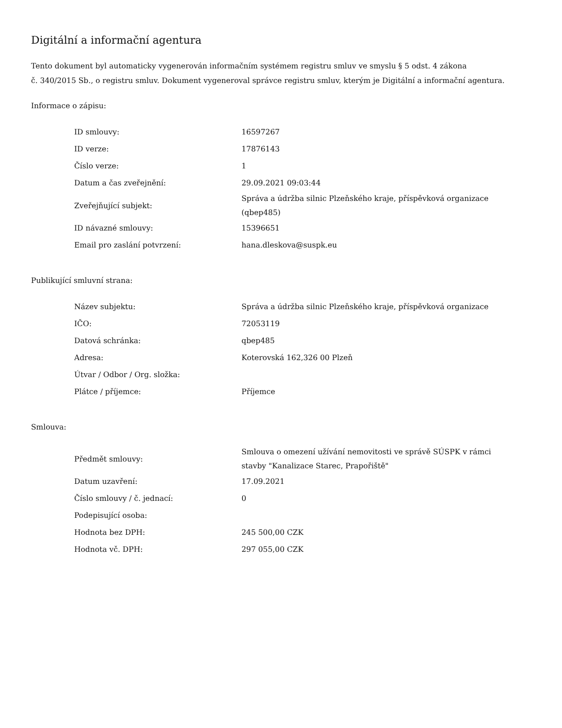Digitální a informační agentura
Tento dokument byl automaticky vygenerován informačním systémem registru smluv ve smyslu § 5 odst. 4 zákona
č. 340/2015 Sb., o registru smluv. Dokument vygeneroval správce registru smluv, kterým je Digitální a informační agentura.
Informace o zápisu:
| ID smlouvy: | 16597267 |
| ID verze: | 17876143 |
| Číslo verze: | 1 |
| Datum a čas zveřejnění: | 29.09.2021 09:03:44 |
| Zveřejňující subjekt: | Správa a údržba silnic Plzeňského kraje, příspěvková organizace (qbep485) |
| ID návazné smlouvy: | 15396651 |
| Email pro zaslání potvrzení: | hana.dleskova@suspk.eu |
Publikující smluvní strana:
| Název subjektu: | Správa a údržba silnic Plzeňského kraje, příspěvková organizace |
| IČO: | 72053119 |
| Datová schránka: | qbep485 |
| Adresa: | Koterovská 162,326 00 Plzeň |
| Útvar / Odbor / Org. složka: | |
| Plátce / příjemce: | Příjemce |
Smlouva:
| Předmět smlouvy: | Smlouva o omezení užívání nemovitosti ve správě SÚSPK v rámci stavby "Kanalizace Starec, Prapořiště" |
| Datum uzavření: | 17.09.2021 |
| Číslo smlouvy / č. jednací: | 0 |
| Podepisující osoba: | |
| Hodnota bez DPH: | 245 500,00 CZK |
| Hodnota vč. DPH: | 297 055,00 CZK |